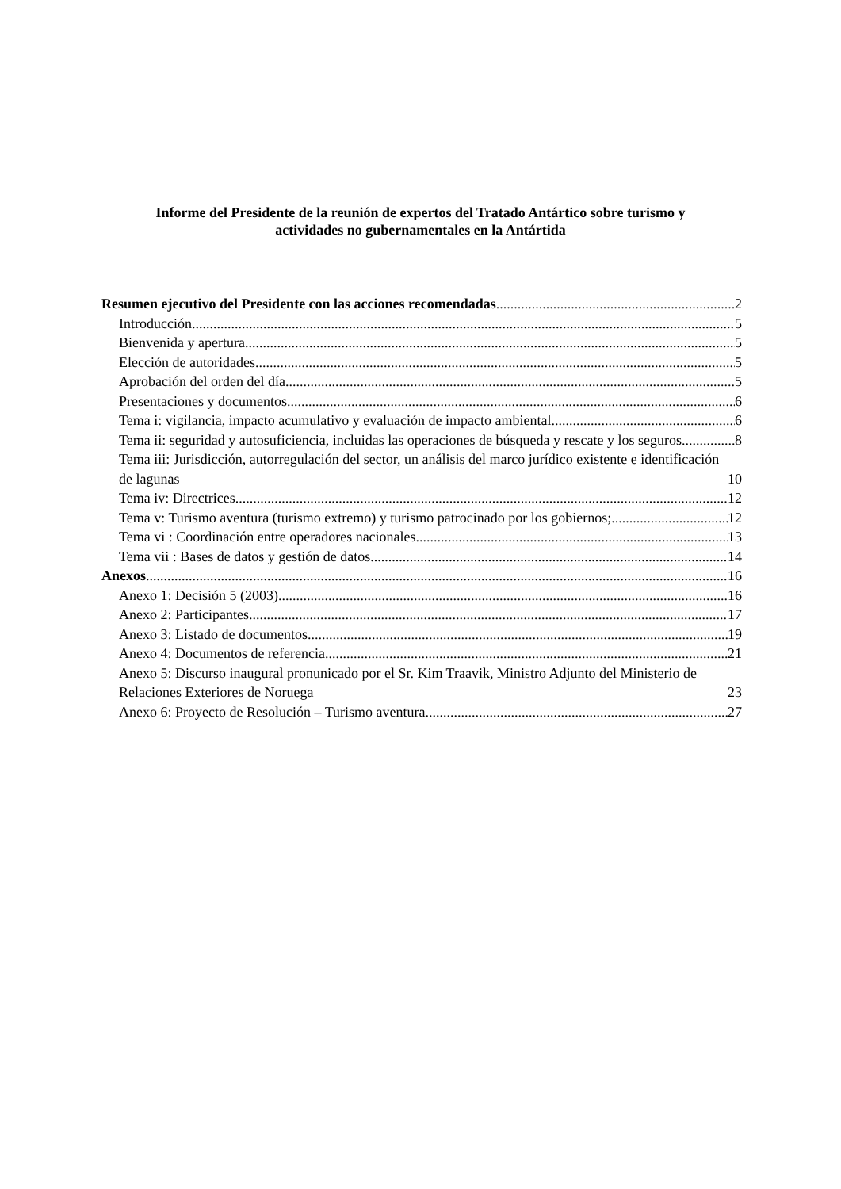Informe del Presidente de la reunión de expertos del Tratado Antártico sobre turismo y
actividades no gubernamentales en la Antártida
Resumen ejecutivo del Presidente con las acciones recomendadas 2
Introducción 5
Bienvenida y apertura 5
Elección de autoridades 5
Aprobación del orden del día 5
Presentaciones y documentos 6
Tema i: vigilancia, impacto acumulativo y evaluación de impacto ambiental 6
Tema ii: seguridad y autosuficiencia, incluidas las operaciones de búsqueda y rescate y los seguros 8
Tema iii: Jurisdicción, autorregulación del sector, un análisis del marco jurídico existente e identificación de lagunas 10
Tema iv: Directrices 12
Tema v: Turismo aventura (turismo extremo) y turismo patrocinado por los gobiernos; 12
Tema vi : Coordinación entre operadores nacionales 13
Tema vii : Bases de datos y gestión de datos 14
Anexos 16
Anexo 1: Decisión 5 (2003) 16
Anexo 2: Participantes 17
Anexo 3: Listado de documentos 19
Anexo 4: Documentos de referencia 21
Anexo 5: Discurso inaugural pronunicado por el Sr. Kim Traavik, Ministro Adjunto del Ministerio de Relaciones Exteriores de Noruega 23
Anexo 6: Proyecto de Resolución – Turismo aventura 27